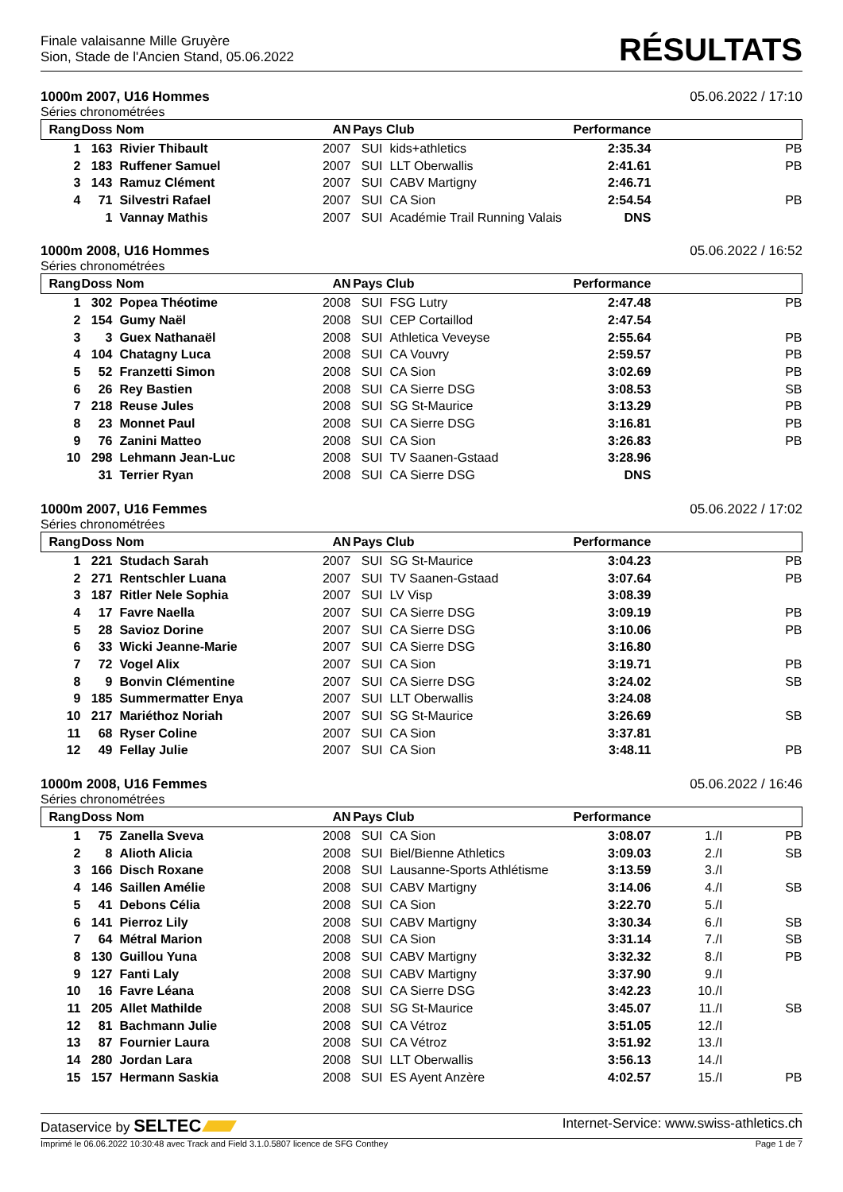Finale valaisanne Mille Gruyère
Sion, Stade de l'Ancien Stand, 05.06.2022
RÉSULTATS
1000m 2007, U16 Hommes 05.06.2022 / 17:10
Séries chronométrées
| Rang | Doss | Nom | AN | Pays | Club | Performance | | |
| --- | --- | --- | --- | --- | --- | --- | --- | --- |
| 1 | 163 | Rivier Thibault | 2007 | SUI | kids+athletics | 2:35.34 | | PB |
| 2 | 183 | Ruffener Samuel | 2007 | SUI | LLT Oberwallis | 2:41.61 | | PB |
| 3 | 143 | Ramuz Clément | 2007 | SUI | CABV Martigny | 2:46.71 | | |
| 4 | 71 | Silvestri Rafael | 2007 | SUI | CA Sion | 2:54.54 | | PB |
| | 1 | Vannay Mathis | 2007 | SUI | Académie Trail Running Valais | DNS | | |
1000m 2008, U16 Hommes 05.06.2022 / 16:52
Séries chronométrées
| Rang | Doss | Nom | AN | Pays | Club | Performance | | |
| --- | --- | --- | --- | --- | --- | --- | --- | --- |
| 1 | 302 | Popea Théotime | 2008 | SUI | FSG Lutry | 2:47.48 | | PB |
| 2 | 154 | Gumy Naël | 2008 | SUI | CEP Cortaillod | 2:47.54 | | |
| 3 | 3 | Guex Nathanaël | 2008 | SUI | Athletica Veveyse | 2:55.64 | | PB |
| 4 | 104 | Chatagny Luca | 2008 | SUI | CA Vouvry | 2:59.57 | | PB |
| 5 | 52 | Franzetti Simon | 2008 | SUI | CA Sion | 3:02.69 | | PB |
| 6 | 26 | Rey Bastien | 2008 | SUI | CA Sierre DSG | 3:08.53 | | SB |
| 7 | 218 | Reuse Jules | 2008 | SUI | SG St-Maurice | 3:13.29 | | PB |
| 8 | 23 | Monnet Paul | 2008 | SUI | CA Sierre DSG | 3:16.81 | | PB |
| 9 | 76 | Zanini Matteo | 2008 | SUI | CA Sion | 3:26.83 | | PB |
| 10 | 298 | Lehmann Jean-Luc | 2008 | SUI | TV Saanen-Gstaad | 3:28.96 | | |
| | 31 | Terrier Ryan | 2008 | SUI | CA Sierre DSG | DNS | | |
1000m 2007, U16 Femmes 05.06.2022 / 17:02
Séries chronométrées
| Rang | Doss | Nom | AN | Pays | Club | Performance | | |
| --- | --- | --- | --- | --- | --- | --- | --- | --- |
| 1 | 221 | Studach Sarah | 2007 | SUI | SG St-Maurice | 3:04.23 | | PB |
| 2 | 271 | Rentschler Luana | 2007 | SUI | TV Saanen-Gstaad | 3:07.64 | | PB |
| 3 | 187 | Ritler Nele Sophia | 2007 | SUI | LV Visp | 3:08.39 | | |
| 4 | 17 | Favre Naella | 2007 | SUI | CA Sierre DSG | 3:09.19 | | PB |
| 5 | 28 | Savioz Dorine | 2007 | SUI | CA Sierre DSG | 3:10.06 | | PB |
| 6 | 33 | Wicki Jeanne-Marie | 2007 | SUI | CA Sierre DSG | 3:16.80 | | |
| 7 | 72 | Vogel Alix | 2007 | SUI | CA Sion | 3:19.71 | | PB |
| 8 | 9 | Bonvin Clémentine | 2007 | SUI | CA Sierre DSG | 3:24.02 | | SB |
| 9 | 185 | Summermatter Enya | 2007 | SUI | LLT Oberwallis | 3:24.08 | | |
| 10 | 217 | Mariéthoz Noriah | 2007 | SUI | SG St-Maurice | 3:26.69 | | SB |
| 11 | 68 | Ryser Coline | 2007 | SUI | CA Sion | 3:37.81 | | |
| 12 | 49 | Fellay Julie | 2007 | SUI | CA Sion | 3:48.11 | | PB |
1000m 2008, U16 Femmes 05.06.2022 / 16:46
Séries chronométrées
| Rang | Doss | Nom | AN | Pays | Club | Performance | | |
| --- | --- | --- | --- | --- | --- | --- | --- | --- |
| 1 | 75 | Zanella Sveva | 2008 | SUI | CA Sion | 3:08.07 | 1./I | PB |
| 2 | 8 | Alioth Alicia | 2008 | SUI | Biel/Bienne Athletics | 3:09.03 | 2./I | SB |
| 3 | 166 | Disch Roxane | 2008 | SUI | Lausanne-Sports Athlétisme | 3:13.59 | 3./I | |
| 4 | 146 | Saillen Amélie | 2008 | SUI | CABV Martigny | 3:14.06 | 4./I | SB |
| 5 | 41 | Debons Célia | 2008 | SUI | CA Sion | 3:22.70 | 5./I | |
| 6 | 141 | Pierroz Lily | 2008 | SUI | CABV Martigny | 3:30.34 | 6./I | SB |
| 7 | 64 | Métral Marion | 2008 | SUI | CA Sion | 3:31.14 | 7./I | SB |
| 8 | 130 | Guillou Yuna | 2008 | SUI | CABV Martigny | 3:32.32 | 8./I | PB |
| 9 | 127 | Fanti Laly | 2008 | SUI | CABV Martigny | 3:37.90 | 9./I | |
| 10 | 16 | Favre Léana | 2008 | SUI | CA Sierre DSG | 3:42.23 | 10./I | |
| 11 | 205 | Allet Mathilde | 2008 | SUI | SG St-Maurice | 3:45.07 | 11./I | SB |
| 12 | 81 | Bachmann Julie | 2008 | SUI | CA Vétroz | 3:51.05 | 12./I | |
| 13 | 87 | Fournier Laura | 2008 | SUI | CA Vétroz | 3:51.92 | 13./I | |
| 14 | 280 | Jordan Lara | 2008 | SUI | LLT Oberwallis | 3:56.13 | 14./I | |
| 15 | 157 | Hermann Saskia | 2008 | SUI | ES Ayent Anzère | 4:02.57 | 15./I | PB |
Dataservice by SELTEC Internet-Service: www.swiss-athletics.ch
Imprimé le 06.06.2022 10:30:48 avec Track and Field 3.1.0.5807 licence de SFG Conthey Page 1 de 7